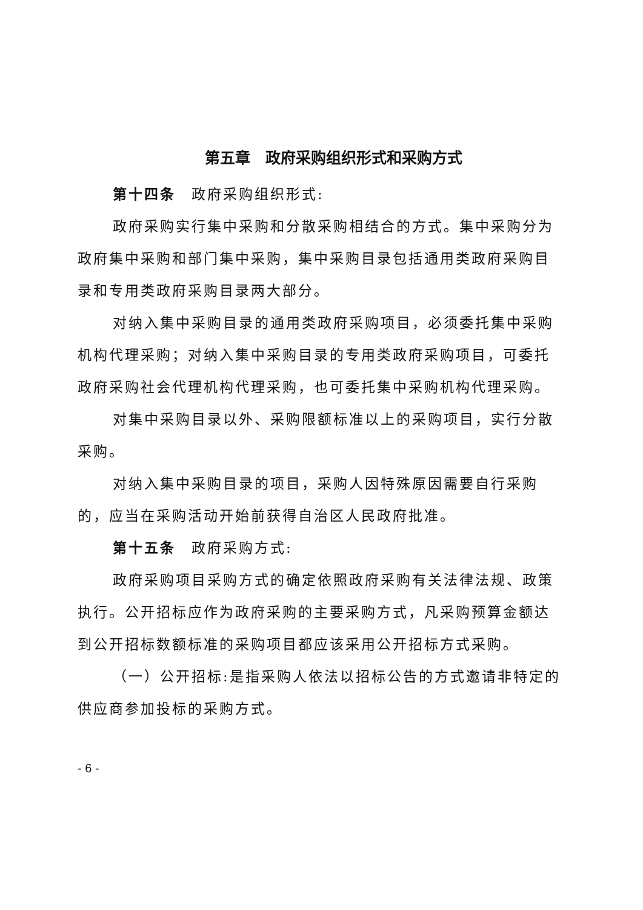第五章　政府采购组织形式和采购方式
第十四条　政府采购组织形式:
政府采购实行集中采购和分散采购相结合的方式。集中采购分为政府集中采购和部门集中采购，集中采购目录包括通用类政府采购目录和专用类政府采购目录两大部分。
对纳入集中采购目录的通用类政府采购项目，必须委托集中采购机构代理采购；对纳入集中采购目录的专用类政府采购项目，可委托政府采购社会代理机构代理采购，也可委托集中采购机构代理采购。
对集中采购目录以外、采购限额标准以上的采购项目，实行分散采购。
对纳入集中采购目录的项目，采购人因特殊原因需要自行采购的，应当在采购活动开始前获得自治区人民政府批准。
第十五条　政府采购方式:
政府采购项目采购方式的确定依照政府采购有关法律法规、政策执行。公开招标应作为政府采购的主要采购方式，凡采购预算金额达到公开招标数额标准的采购项目都应该采用公开招标方式采购。
（一）公开招标:是指采购人依法以招标公告的方式邀请非特定的供应商参加投标的采购方式。
- 6 -